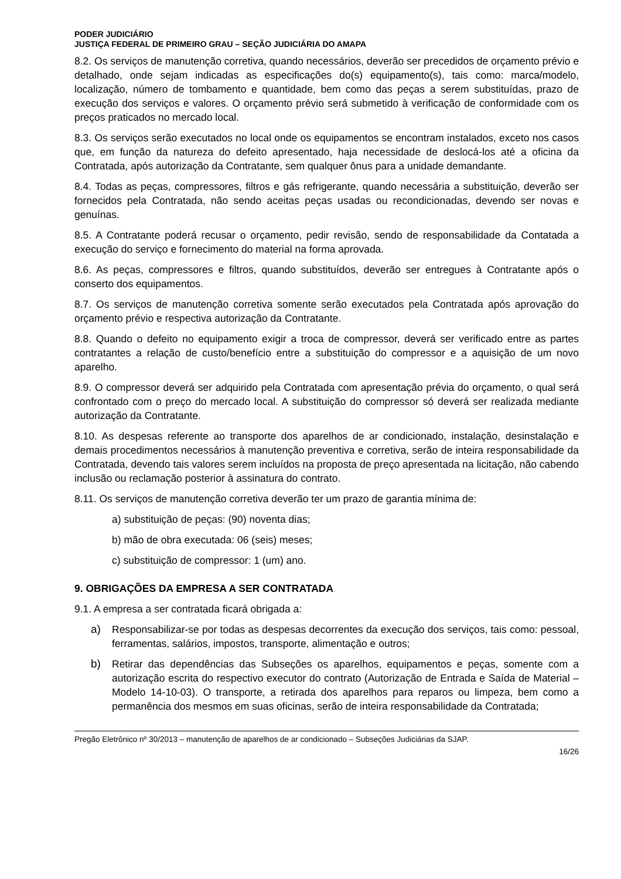PODER JUDICIÁRIO
JUSTIÇA FEDERAL DE PRIMEIRO GRAU – SEÇÃO JUDICIÁRIA DO AMAPA
8.2. Os serviços de manutenção corretiva, quando necessários, deverão ser precedidos de orçamento prévio e detalhado, onde sejam indicadas as especificações do(s) equipamento(s), tais como: marca/modelo, localização, número de tombamento e quantidade, bem como das peças a serem substituídas, prazo de execução dos serviços e valores. O orçamento prévio será submetido à verificação de conformidade com os preços praticados no mercado local.
8.3. Os serviços serão executados no local onde os equipamentos se encontram instalados, exceto nos casos que, em função da natureza do defeito apresentado, haja necessidade de deslocá-los até a oficina da Contratada, após autorização da Contratante, sem qualquer ônus para a unidade demandante.
8.4. Todas as peças, compressores, filtros e gás refrigerante, quando necessária a substituição, deverão ser fornecidos pela Contratada, não sendo aceitas peças usadas ou recondicionadas, devendo ser novas e genuínas.
8.5. A Contratante poderá recusar o orçamento, pedir revisão, sendo de responsabilidade da Contatada a execução do serviço e fornecimento do material na forma aprovada.
8.6. As peças, compressores e filtros, quando substituídos, deverão ser entregues à Contratante após o conserto dos equipamentos.
8.7. Os serviços de manutenção corretiva somente serão executados pela Contratada após aprovação do orçamento prévio e respectiva autorização da Contratante.
8.8. Quando o defeito no equipamento exigir a troca de compressor, deverá ser verificado entre as partes contratantes a relação de custo/benefício entre a substituição do compressor e a aquisição de um novo aparelho.
8.9. O compressor deverá ser adquirido pela Contratada com apresentação prévia do orçamento, o qual será confrontado com o preço do mercado local. A substituição do compressor só deverá ser realizada mediante autorização da Contratante.
8.10. As despesas referente ao transporte dos aparelhos de ar condicionado, instalação, desinstalação e demais procedimentos necessários à manutenção preventiva e corretiva, serão de inteira responsabilidade da Contratada, devendo tais valores serem incluídos na proposta de preço apresentada na licitação, não cabendo inclusão ou reclamação posterior à assinatura do contrato.
8.11. Os serviços de manutenção corretiva deverão ter um prazo de garantia mínima de:
a) substituição de peças: (90) noventa dias;
b) mão de obra executada: 06 (seis) meses;
c) substituição de compressor: 1 (um) ano.
9. OBRIGAÇÕES DA EMPRESA A SER CONTRATADA
9.1. A empresa a ser contratada ficará obrigada a:
a) Responsabilizar-se por todas as despesas decorrentes da execução dos serviços, tais como: pessoal, ferramentas, salários, impostos, transporte, alimentação e outros;
b) Retirar das dependências das Subseções os aparelhos, equipamentos e peças, somente com a autorização escrita do respectivo executor do contrato (Autorização de Entrada e Saída de Material – Modelo 14-10-03). O transporte, a retirada dos aparelhos para reparos ou limpeza, bem como a permanência dos mesmos em suas oficinas, serão de inteira responsabilidade da Contratada;
Pregão Eletrônico nº 30/2013 – manutenção de aparelhos de ar condicionado – Subseções Judiciárias da SJAP.
16/26